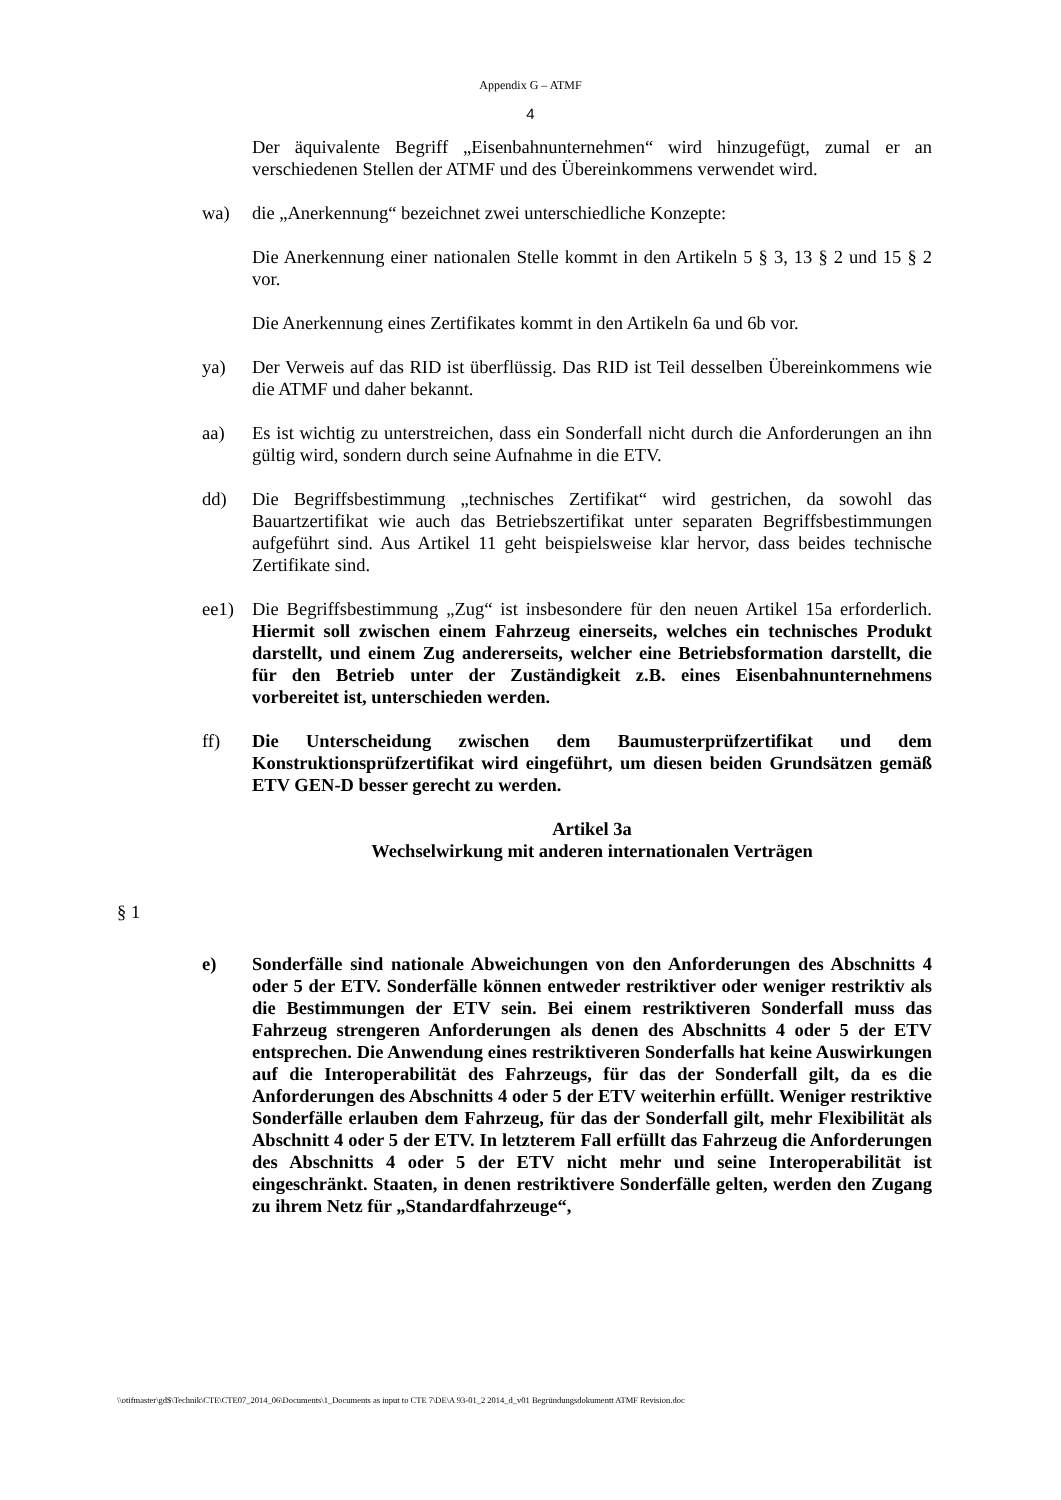Appendix G – ATMF
4
Der äquivalente Begriff „Eisenbahnunternehmen“ wird hinzugefügt, zumal er an verschiedenen Stellen der ATMF und des Übereinkommens verwendet wird.
wa) die „Anerkennung“ bezeichnet zwei unterschiedliche Konzepte:
Die Anerkennung einer nationalen Stelle kommt in den Artikeln 5 § 3, 13 § 2 und 15 § 2 vor.
Die Anerkennung eines Zertifikates kommt in den Artikeln 6a und 6b vor.
ya) Der Verweis auf das RID ist überflüssig. Das RID ist Teil desselben Übereinkommens wie die ATMF und daher bekannt.
aa) Es ist wichtig zu unterstreichen, dass ein Sonderfall nicht durch die Anforderungen an ihn gültig wird, sondern durch seine Aufnahme in die ETV.
dd) Die Begriffsbestimmung „technisches Zertifikat“ wird gestrichen, da sowohl das Bauartzertifikat wie auch das Betriebszertifikat unter separaten Begriffsbestimmungen aufgeführt sind. Aus Artikel 11 geht beispielsweise klar hervor, dass beides technische Zertifikate sind.
ee1) Die Begriffsbestimmung „Zug“ ist insbesondere für den neuen Artikel 15a erforderlich. Hiermit soll zwischen einem Fahrzeug einerseits, welches ein technisches Produkt darstellt, und einem Zug andererseits, welcher eine Betriebsformation darstellt, die für den Betrieb unter der Zuständigkeit z.B. eines Eisenbahnunternehmens vorbereitet ist, unterschieden werden.
ff) Die Unterscheidung zwischen dem Baumusterprüfzertifikat und dem Konstruktionsprüfzertifikat wird eingeführt, um diesen beiden Grundsätzen gemäß ETV GEN-D besser gerecht zu werden.
Artikel 3a
Wechselwirkung mit anderen internationalen Verträgen
§ 1
e) Sonderfälle sind nationale Abweichungen von den Anforderungen des Abschnitts 4 oder 5 der ETV. Sonderfälle können entweder restriktiver oder weniger restriktiv als die Bestimmungen der ETV sein. Bei einem restriktiveren Sonderfall muss das Fahrzeug strengeren Anforderungen als denen des Abschnitts 4 oder 5 der ETV entsprechen. Die Anwendung eines restriktiveren Sonderfalls hat keine Auswirkungen auf die Interoperabilität des Fahrzeugs, für das der Sonderfall gilt, da es die Anforderungen des Abschnitts 4 oder 5 der ETV weiterhin erfüllt. Weniger restriktive Sonderfälle erlauben dem Fahrzeug, für das der Sonderfall gilt, mehr Flexibilität als Abschnitt 4 oder 5 der ETV. In letzterem Fall erfüllt das Fahrzeug die Anforderungen des Abschnitts 4 oder 5 der ETV nicht mehr und seine Interoperabilität ist eingeschränkt. Staaten, in denen restriktivere Sonderfälle gelten, werden den Zugang zu ihrem Netz für „Standardfahrzeuge“,
\\otifmaster\gd$\Technik\CTE\CTE07_2014_06\Documents\1_Documents as input to CTE 7\DE\A 93-01_2 2014_d_v01 Begründungsdokumentt ATMF Revision.doc